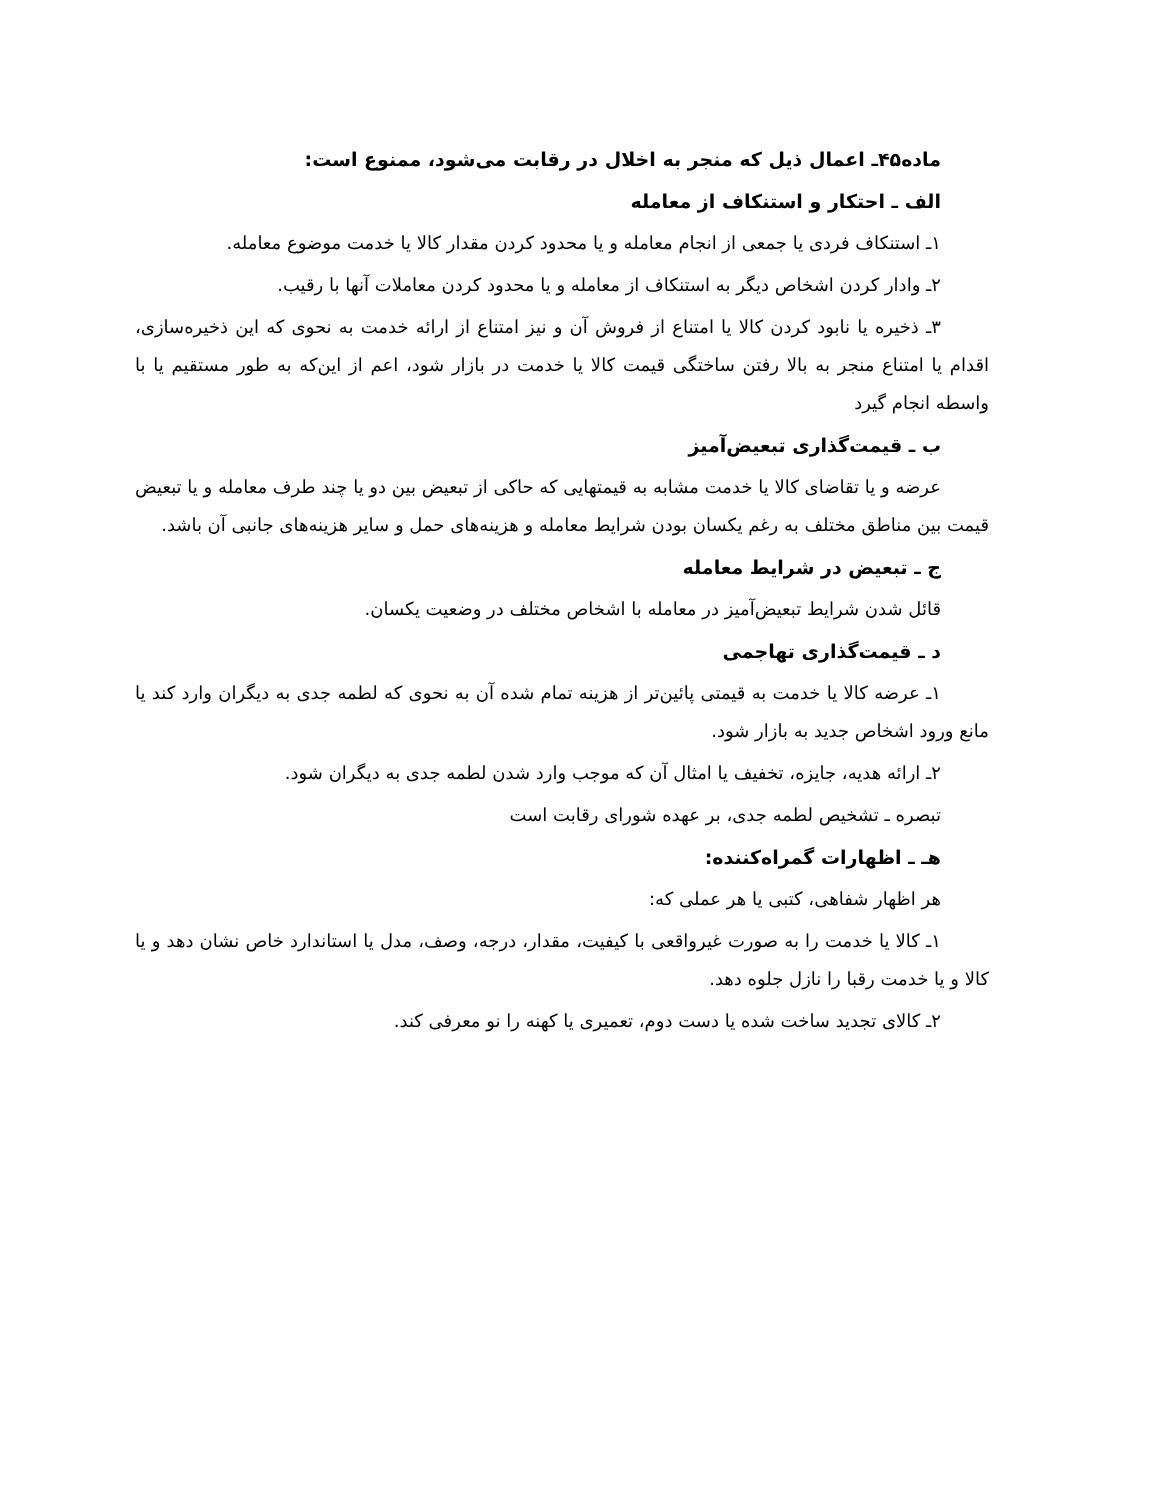ماده۴۵ـ اعمال ذیل که منجر به اخلال در رقابت می‌شود، ممنوع است:
الف ـ احتکار و استنکاف از معامله
۱ـ استنکاف فردی یا جمعی از انجام معامله و یا محدود کردن مقدار کالا یا خدمت موضوع معامله.
۲ـ وادار کردن اشخاص دیگر به استنکاف از معامله و یا محدود کردن معاملات آنها با رقیب.
۳ـ ذخیره یا نابود کردن کالا یا امتناع از فروش آن و نیز امتناع از ارائه خدمت به نحوی که این ذخیره‌سازی، اقدام یا امتناع منجر به بالا رفتن ساختگی قیمت کالا یا خدمت در بازار شود، اعم از این‌که به طور مستقیم یا با واسطه انجام گیرد
ب ـ قیمت‌گذاری تبعیض‌آمیز
عرضه و یا تقاضای کالا یا خدمت مشابه به قیمتهایی که حاکی از تبعیض بین دو یا چند طرف معامله و یا تبعیض قیمت بین مناطق مختلف به رغم یکسان بودن شرایط معامله و هزینه‌های حمل و سایر هزینه‌های جانبی آن باشد.
ج ـ تبعیض در شرایط معامله
قائل شدن شرایط تبعیض‌آمیز در معامله با اشخاص مختلف در وضعیت یکسان.
د ـ قیمت‌گذاری تهاجمی
۱ـ عرضه کالا یا خدمت به قیمتی پائین‌تر از هزینه تمام شده آن به نحوی که لطمه جدی به دیگران وارد کند یا مانع ورود اشخاص جدید به بازار شود.
۲ـ ارائه هدیه، جایزه، تخفیف یا امثال آن که موجب وارد شدن لطمه جدی به دیگران شود.
تبصره ـ تشخیص لطمه جدی، بر عهده شورای رقابت است
هـ ـ اظهارات گمراه‌کننده:
هر اظهار شفاهی، کتبی یا هر عملی که:
۱ـ کالا یا خدمت را به صورت غیرواقعی با کیفیت، مقدار، درجه، وصف، مدل یا استاندارد خاص نشان دهد و یا کالا و یا خدمت رقبا را نازل جلوه دهد.
۲ـ کالای تجدید ساخت شده یا دست دوم، تعمیری یا کهنه را نو معرفی کند.